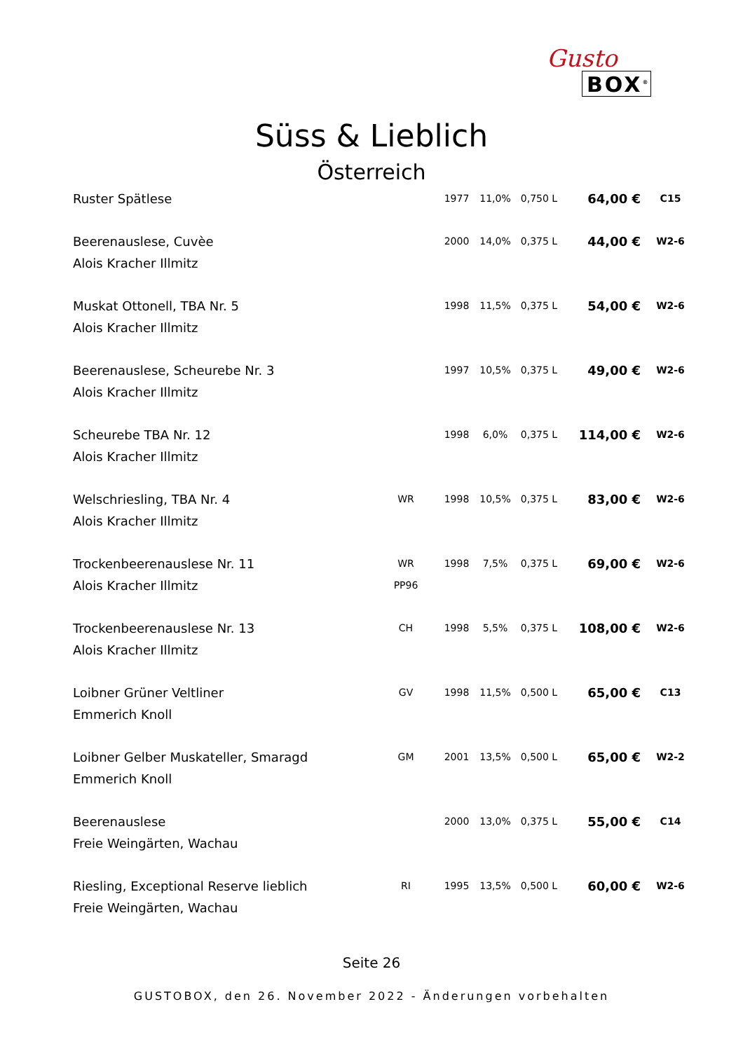Gusto
BOX<sup>®</sup>
Süss & Lieblich
Österreich
| Ruster Spätlese | | 1977 | 11,0% | 0,750 L | 64,00 € | C15 |
| Beerenauslese, Cuvèe | | 2000 | 14,0% | 0,375 L | 44,00 € | W2-6 |
| Alois Kracher Illmitz | | | | | | |
| Muskat Ottonell, TBA Nr. 5 | | 1998 | 11,5% | 0,375 L | 54,00 € | W2-6 |
| Alois Kracher Illmitz | | | | | | |
| Beerenauslese, Scheurebe Nr. 3 | | 1997 | 10,5% | 0,375 L | 49,00 € | W2-6 |
| Alois Kracher Illmitz | | | | | | |
| Scheurebe TBA Nr. 12 | | 1998 | 6,0% | 0,375 L | 114,00 € | W2-6 |
| Alois Kracher Illmitz | | | | | | |
| Welschriesling, TBA Nr. 4 | WR | 1998 | 10,5% | 0,375 L | 83,00 € | W2-6 |
| Alois Kracher Illmitz | | | | | | |
| Trockenbeerenauslese Nr. 11 | WR | 1998 | 7,5% | 0,375 L | 69,00 € | W2-6 |
| Alois Kracher Illmitz | PP96 | | | | | |
| Trockenbeerenauslese Nr. 13 | CH | 1998 | 5,5% | 0,375 L | 108,00 € | W2-6 |
| Alois Kracher Illmitz | | | | | | |
| Loibner Grüner Veltliner | GV | 1998 | 11,5% | 0,500 L | 65,00 € | C13 |
| Emmerich Knoll | | | | | | |
| Loibner Gelber Muskateller, Smaragd | GM | 2001 | 13,5% | 0,500 L | 65,00 € | W2-2 |
| Emmerich Knoll | | | | | | |
| Beerenauslese | | 2000 | 13,0% | 0,375 L | 55,00 € | C14 |
| Freie Weingärten, Wachau | | | | | | |
| Riesling, Exceptional Reserve lieblich | RI | 1995 | 13,5% | 0,500 L | 60,00 € | W2-6 |
| Freie Weingärten, Wachau | | | | | | |
Seite 26
GUSTOBOX, den 26. November 2022 - Änderungen vorbehalten